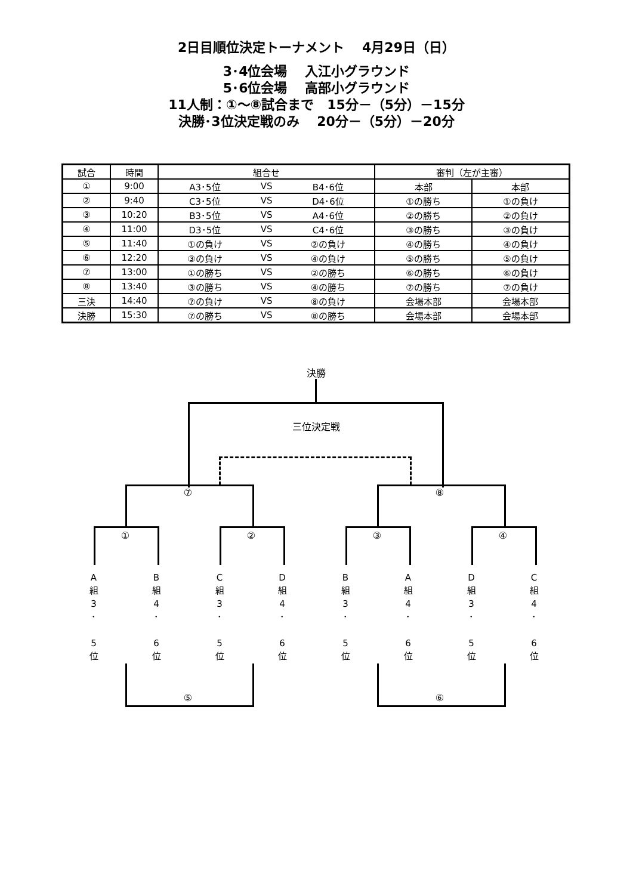2日目順位決定トーナメント　 4月29日（日）
3･4位会場　 入江小グラウンド
5･6位会場　 高部小グラウンド
11人制：①～⑧試合まで　15分－（5分）－15分
決勝･3位決定戦のみ　 20分－（5分）－20分
| 試合 | 時間 | 組合せ | | | 審判（左が主審） | |
| --- | --- | --- | --- | --- | --- | --- |
| ① | 9:00 | A3･5位 | VS | B4･6位 | 本部 | 本部 |
| ② | 9:40 | C3･5位 | VS | D4･6位 | ①の勝ち | ①の負け |
| ③ | 10:20 | B3･5位 | VS | A4･6位 | ②の勝ち | ②の負け |
| ④ | 11:00 | D3･5位 | VS | C4･6位 | ③の勝ち | ③の負け |
| ⑤ | 11:40 | ①の負け | VS | ②の負け | ④の勝ち | ④の負け |
| ⑥ | 12:20 | ③の負け | VS | ④の負け | ⑤の勝ち | ⑤の負け |
| ⑦ | 13:00 | ①の勝ち | VS | ②の勝ち | ⑥の勝ち | ⑥の負け |
| ⑧ | 13:40 | ③の勝ち | VS | ④の勝ち | ⑦の勝ち | ⑦の負け |
| 三決 | 14:40 | ⑦の負け | VS | ⑧の負け | 会場本部 | 会場本部 |
| 決勝 | 15:30 | ⑦の勝ち | VS | ⑧の勝ち | 会場本部 | 会場本部 |
決勝
三位決定戦
⑦ ⑧
① ② ③ ④
A
組
3
･
5
位
B
組
4
･
6
位
C
組
3
･
5
位
D
組
4
･
6
位
B
組
3
･
5
位
A
組
4
･
6
位
D
組
3
･
5
位
C
組
4
･
6
位
⑤ ⑥